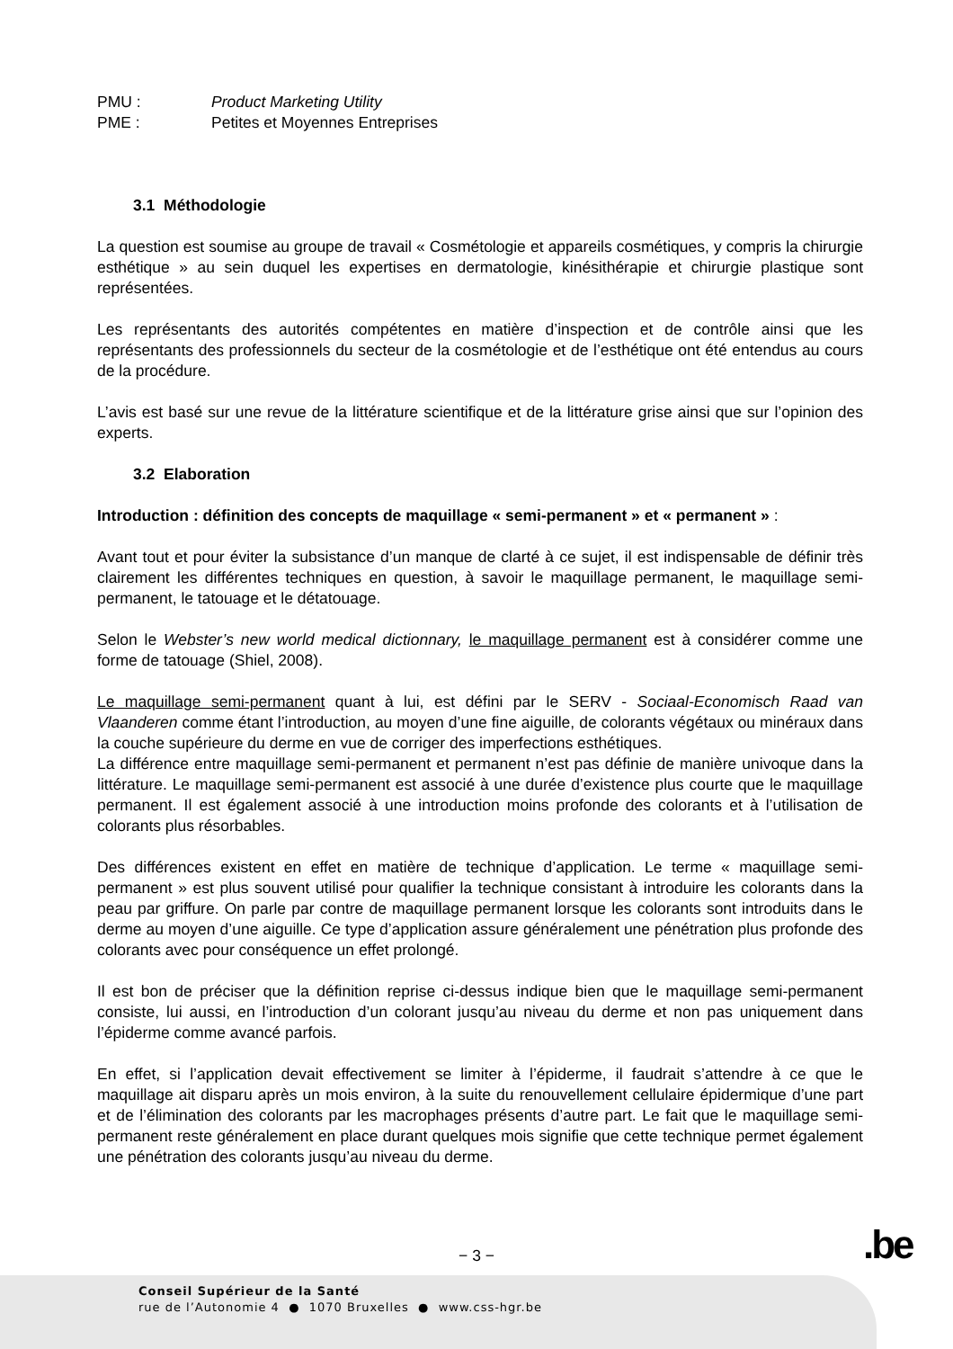PMU : Product Marketing Utility
PME : Petites et Moyennes Entreprises
3.1 Méthodologie
La question est soumise au groupe de travail « Cosmétologie et appareils cosmétiques, y compris la chirurgie esthétique » au sein duquel les expertises en dermatologie, kinésithérapie et chirurgie plastique sont représentées.
Les représentants des autorités compétentes en matière d’inspection et de contrôle ainsi que les représentants des professionnels du secteur de la cosmétologie et de l’esthétique ont été entendus au cours de la procédure.
L’avis est basé sur une revue de la littérature scientifique et de la littérature grise ainsi que sur l’opinion des experts.
3.2 Elaboration
Introduction : définition des concepts de maquillage « semi-permanent » et « permanent » :
Avant tout et pour éviter la subsistance d’un manque de clarté à ce sujet, il est indispensable de définir très clairement les différentes techniques en question, à savoir le maquillage permanent, le maquillage semi-permanent, le tatouage et le détatouage.
Selon le Webster’s new world medical dictionnary, le maquillage permanent est à considérer comme une forme de tatouage (Shiel, 2008).
Le maquillage semi-permanent quant à lui, est défini par le SERV - Sociaal-Economisch Raad van Vlaanderen comme étant l’introduction, au moyen d’une fine aiguille, de colorants végétaux ou minéraux dans la couche supérieure du derme en vue de corriger des imperfections esthétiques.
La différence entre maquillage semi-permanent et permanent n’est pas définie de manière univoque dans la littérature. Le maquillage semi-permanent est associé à une durée d’existence plus courte que le maquillage permanent. Il est également associé à une introduction moins profonde des colorants et à l’utilisation de colorants plus résorbables.
Des différences existent en effet en matière de technique d’application. Le terme « maquillage semi-permanent » est plus souvent utilisé pour qualifier la technique consistant à introduire les colorants dans la peau par griffure. On parle par contre de maquillage permanent lorsque les colorants sont introduits dans le derme au moyen d’une aiguille. Ce type d’application assure généralement une pénétration plus profonde des colorants avec pour conséquence un effet prolongé.
Il est bon de préciser que la définition reprise ci-dessus indique bien que le maquillage semi-permanent consiste, lui aussi, en l’introduction d’un colorant jusqu’au niveau du derme et non pas uniquement dans l’épiderme comme avancé parfois.
En effet, si l’application devait effectivement se limiter à l’épiderme, il faudrait s’attendre à ce que le maquillage ait disparu après un mois environ, à la suite du renouvellement cellulaire épidermique d’une part et de l’élimination des colorants par les macrophages présents d’autre part. Le fait que le maquillage semi-permanent reste généralement en place durant quelques mois signifie que cette technique permet également une pénétration des colorants jusqu’au niveau du derme.
− 3 − .be
Conseil Supérieur de la Santé
rue de l’Autonomie 4 ● 1070 Bruxelles ● www.css-hgr.be